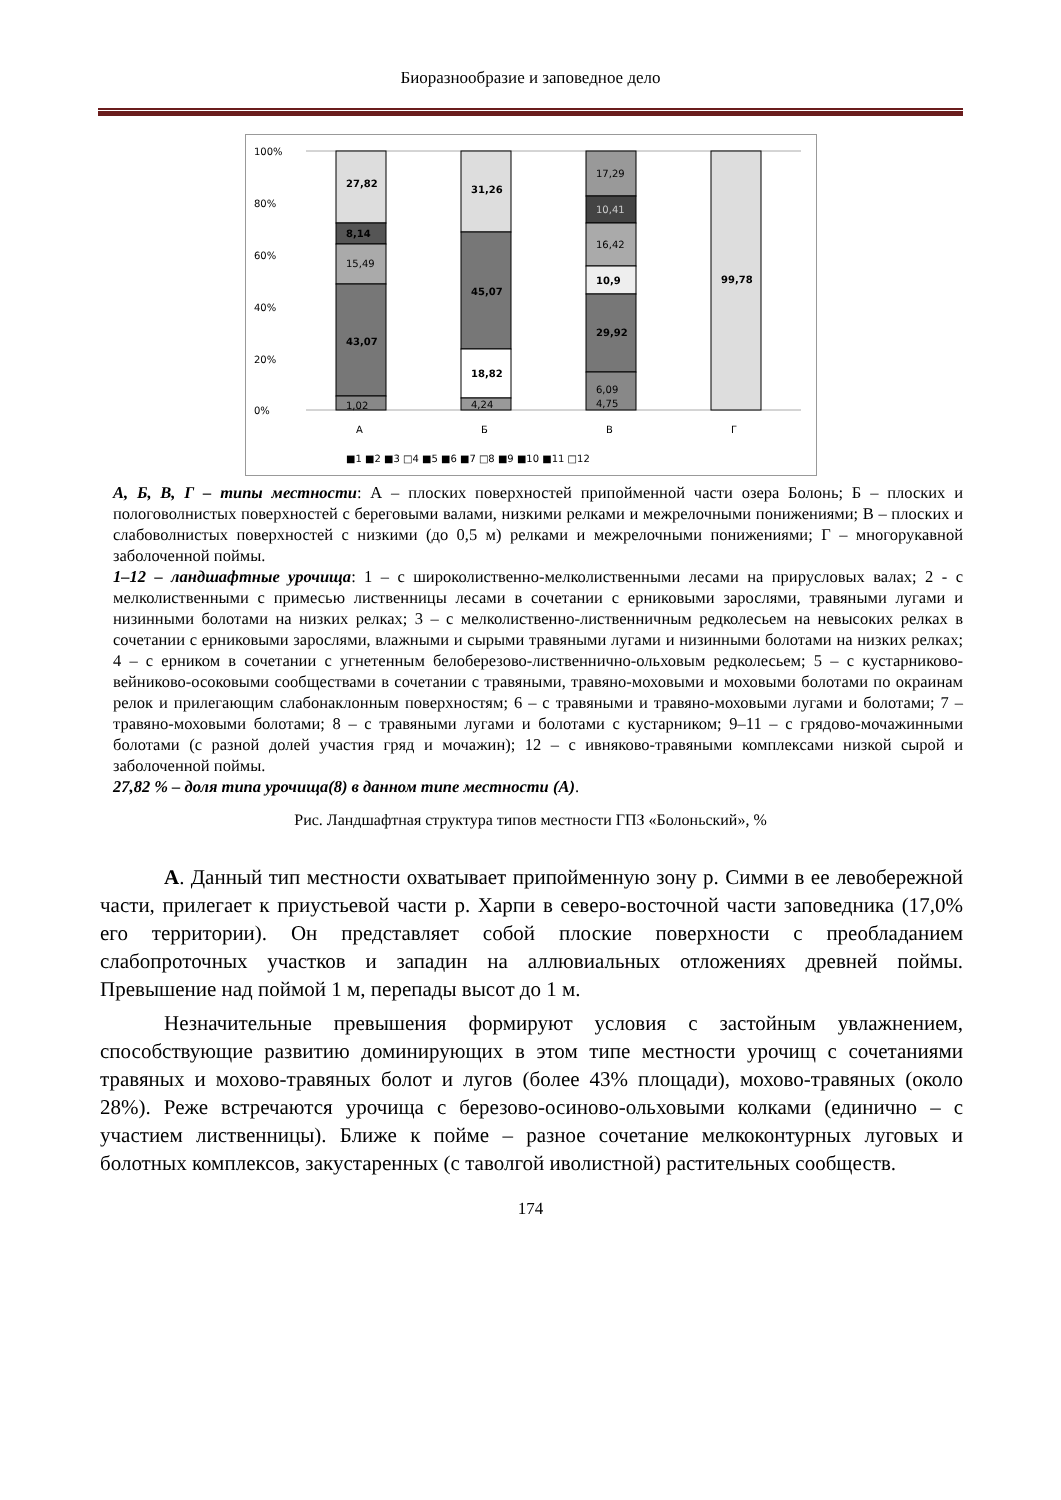Биоразнообразие и заповедное дело
100%
80%
60%
40%
20%
0%
27,82
8,14
15,49
43,07
1,02
31,26
45,07
18,82
4,24
17,29
10,41
16,42
10,9
29,92
6,09
4,75
99,78
А
Б
В
Г
■1 ■2 ■3 □4 ■5 ■6 ■7 □8 ■9 ■10 ■11 □12
А, Б, В, Г – типы местности: А – плоских поверхностей припойменной части озера Болонь; Б – плоских и пологоволнистых поверхностей с береговыми валами, низкими релками и межрелочными понижениями; В – плоских и слабоволнистых поверхностей с низкими (до 0,5 м) релками и межрелочными понижениями; Г – многорукавной заболоченной поймы.
1–12 – ландшафтные урочища: 1 – с широколиственно-мелколиственными лесами на прирусловых валах; 2 - с мелколиственными с примесью лиственницы лесами в сочетании с ерниковыми зарослями, травяными лугами и низинными болотами на низких релках; 3 – с мелколиственно-лиственничным редколесьем на невысоких релках в сочетании с ерниковыми зарослями, влажными и сырыми травяными лугами и низинными болотами на низких релках; 4 – с ерником в сочетании с угнетенным белоберезово-лиственнично-ольховым редколесьем; 5 – с кустарниково-вейниково-осоковыми сообществами в сочетании с травяными, травяно-моховыми и моховыми болотами по окраинам релок и прилегающим слабонаклонным поверхностям; 6 – с травяными и травяно-моховыми лугами и болотами; 7 – травяно-моховыми болотами; 8 – с травяными лугами и болотами с кустарником; 9–11 – с грядово-мочажинными болотами (с разной долей участия гряд и мочажин); 12 – с ивняково-травяными комплексами низкой сырой и заболоченной поймы.
27,82 % – доля типа урочища(8) в данном типе местности (А).
Рис. Ландшафтная структура типов местности ГПЗ «Болоньский», %
А. Данный тип местности охватывает припойменную зону р. Симми в ее левобережной части, прилегает к приустьевой части р. Харпи в северо-восточной части заповедника (17,0% его территории). Он представляет собой плоские поверхности с преобладанием слабопроточных участков и западин на аллювиальных отложениях древней поймы. Превышение над поймой 1 м, перепады высот до 1 м.
Незначительные превышения формируют условия с застойным увлажнением, способствующие развитию доминирующих в этом типе местности урочищ с сочетаниями травяных и мохово-травяных болот и лугов (более 43% площади), мохово-травяных (около 28%). Реже встречаются урочища с березово-осиново-ольховыми колками (единично – с участием лиственницы). Ближе к пойме – разное сочетание мелкоконтурных луговых и болотных комплексов, закустаренных (с таволгой иволистной) растительных сообществ.
174